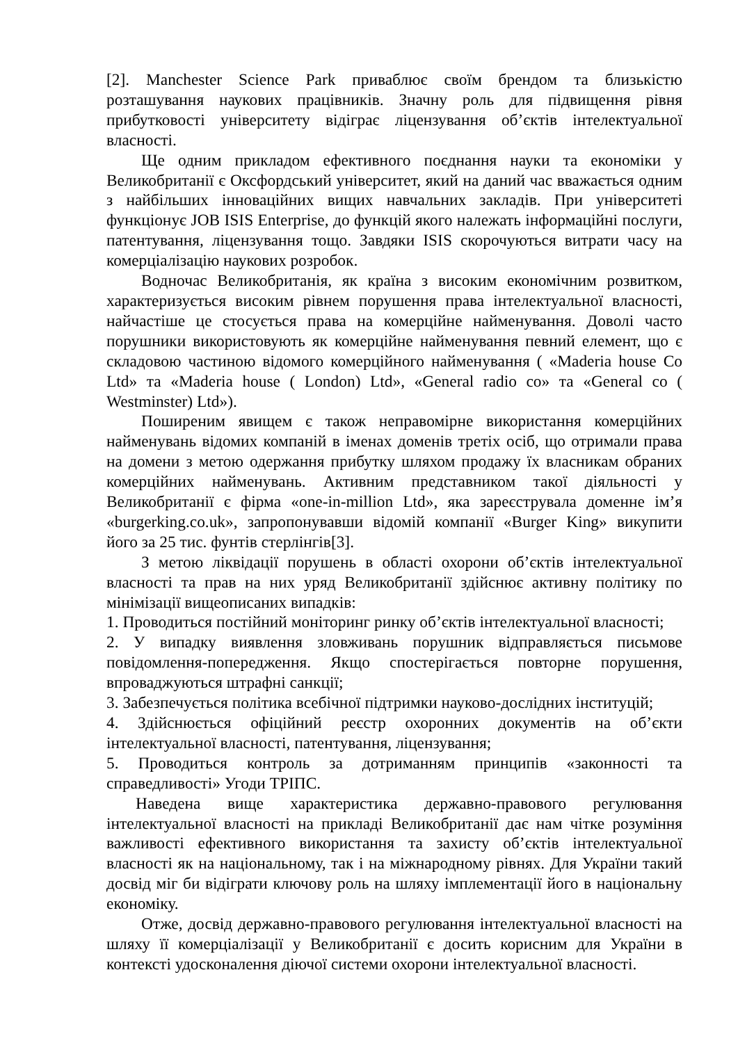[2]. Manchester Science Park приваблює своїм брендом та близькістю розташування наукових працівників. Значну роль для підвищення рівня прибутковості університету відіграє ліцензування об’єктів інтелектуальної власності.
Ще одним прикладом ефективного поєднання науки та економіки у Великобританії є Оксфордський університет, який на даний час вважається одним з найбільших інноваційних вищих навчальних закладів. При університеті функціонує JOB ISIS Enterprise, до функцій якого належать інформаційні послуги, патентування, ліцензування тощо. Завдяки ISIS скорочуються витрати часу на комерціалізацію наукових розробок.
Водночас Великобританія, як країна з високим економічним розвитком, характеризується високим рівнем порушення права інтелектуальної власності, найчастіше це стосується права на комерційне найменування. Доволі часто порушники використовують як комерційне найменування певний елемент, що є складовою частиною відомого комерційного найменування ( «Maderia house Co Ltd» та «Maderia house ( London) Ltd», «General radio co» та «General co ( Westminster) Ltd»).
Поширеним явищем є також неправомірне використання комерційних найменувань відомих компаній в іменах доменів третіх осіб, що отримали права на домени з метою одержання прибутку шляхом продажу їх власникам обраних комерційних найменувань. Активним представником такої діяльності у Великобританії є фірма «one-in-million Ltd», яка зареєструвала доменне ім’я «burgerking.co.uk», запропонувавши відомій компанії «Burger King» викупити його за 25 тис. фунтів стерлінгів[3].
З метою ліквідації порушень в області охорони об’єктів інтелектуальної власності та прав на них уряд Великобританії здійснює активну політику по мінімізації вищеописаних випадків:
1. Проводиться постійний моніторинг ринку об’єктів інтелектуальної власності;
2. У випадку виявлення зловживань порушник відправляється письмове повідомлення-попередження. Якщо спостерігається повторне порушення, впроваджуються штрафні санкції;
3. Забезпечується політика всебічної підтримки науково-дослідних інституцій;
4. Здійснюється офіційний реєстр охоронних документів на об’єкти інтелектуальної власності, патентування, ліцензування;
5. Проводиться контроль за дотриманням принципів «законності та справедливості» Угоди ТРІПС.
Наведена вище характеристика державно-правового регулювання інтелектуальної власності на прикладі Великобританії дає нам чітке розуміння важливості ефективного використання та захисту об’єктів інтелектуальної власності як на національному, так і на міжнародному рівнях. Для України такий досвід міг би відіграти ключову роль на шляху імплементації його в національну економіку.
Отже, досвід державно-правового регулювання інтелектуальної власності на шляху її комерціалізації у Великобританії є досить корисним для України в контексті удосконалення діючої системи охорони інтелектуальної власності.